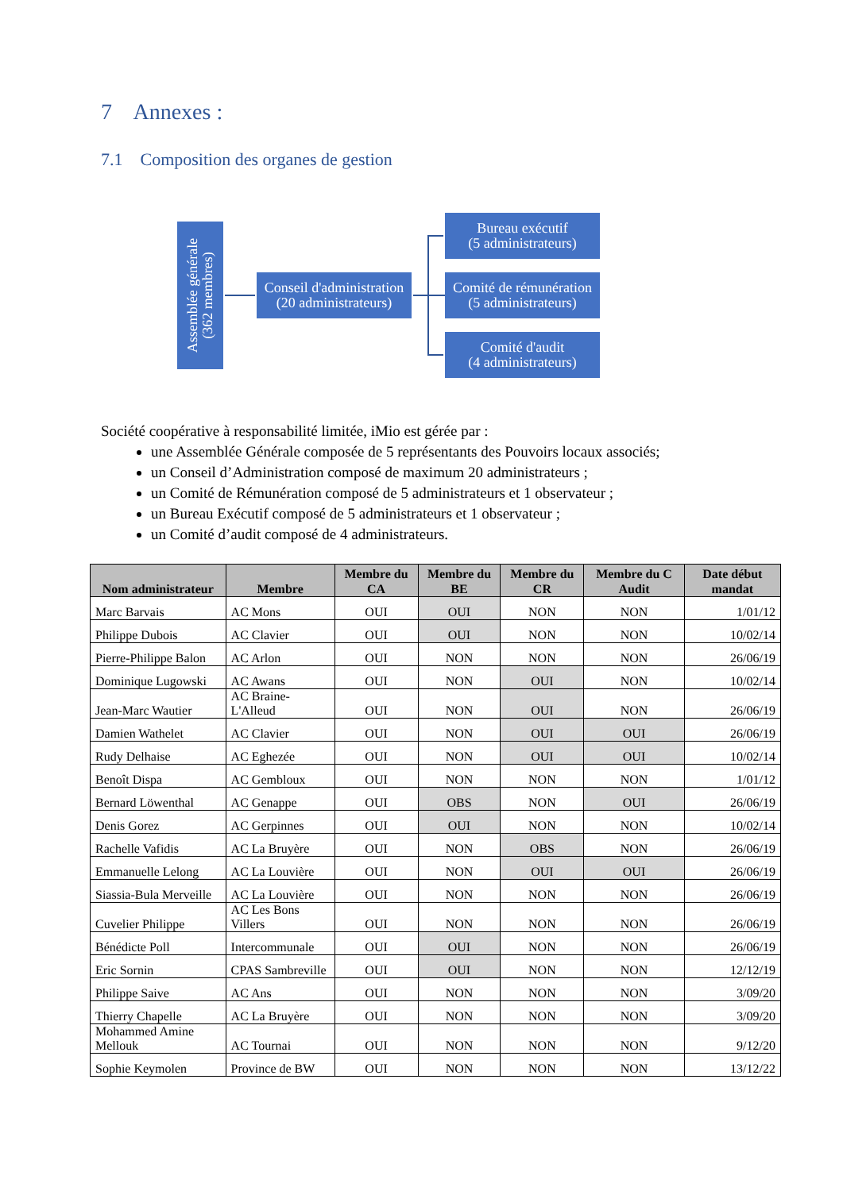7 Annexes :
7.1 Composition des organes de gestion
Assemblée générale
(362 membres)
Conseil d'administration
(20 administrateurs)
Bureau exécutif
(5 administrateurs)
Comité de rémunération
(5 administrateurs)
Comité d'audit
(4 administrateurs)
Société coopérative à responsabilité limitée, iMio est gérée par :
une Assemblée Générale composée de 5 représentants des Pouvoirs locaux associés;
un Conseil d’Administration composé de maximum 20 administrateurs ;
un Comité de Rémunération composé de 5 administrateurs et 1 observateur ;
un Bureau Exécutif composé de 5 administrateurs et 1 observateur ;
un Comité d’audit composé de 4 administrateurs.
| Nom administrateur | Membre | Membre du CA | Membre du BE | Membre du CR | Membre du C Audit | Date début mandat |
| --- | --- | --- | --- | --- | --- | --- |
| Marc Barvais | AC Mons | OUI | OUI | NON | NON | 1/01/12 |
| Philippe Dubois | AC Clavier | OUI | OUI | NON | NON | 10/02/14 |
| Pierre-Philippe Balon | AC Arlon | OUI | NON | NON | NON | 26/06/19 |
| Dominique Lugowski | AC Awans | OUI | NON | OUI | NON | 10/02/14 |
| Jean-Marc Wautier | AC Braine-L'Alleud | OUI | NON | OUI | NON | 26/06/19 |
| Damien Wathelet | AC Clavier | OUI | NON | OUI | OUI | 26/06/19 |
| Rudy Delhaise | AC Eghezée | OUI | NON | OUI | OUI | 10/02/14 |
| Benoît Dispa | AC Gembloux | OUI | NON | NON | NON | 1/01/12 |
| Bernard Löwenthal | AC Genappe | OUI | OBS | NON | OUI | 26/06/19 |
| Denis Gorez | AC Gerpinnes | OUI | OUI | NON | NON | 10/02/14 |
| Rachelle Vafidis | AC La Bruyère | OUI | NON | OBS | NON | 26/06/19 |
| Emmanuelle Lelong | AC La Louvière | OUI | NON | OUI | OUI | 26/06/19 |
| Siassia-Bula Merveille | AC La Louvière | OUI | NON | NON | NON | 26/06/19 |
| Cuvelier Philippe | AC Les Bons Villers | OUI | NON | NON | NON | 26/06/19 |
| Bénédicte Poll | Intercommunale | OUI | OUI | NON | NON | 26/06/19 |
| Eric Sornin | CPAS Sambreville | OUI | OUI | NON | NON | 12/12/19 |
| Philippe Saive | AC Ans | OUI | NON | NON | NON | 3/09/20 |
| Thierry Chapelle | AC La Bruyère | OUI | NON | NON | NON | 3/09/20 |
| Mohammed Amine Mellouk | AC Tournai | OUI | NON | NON | NON | 9/12/20 |
| Sophie Keymolen | Province de BW | OUI | NON | NON | NON | 13/12/22 |